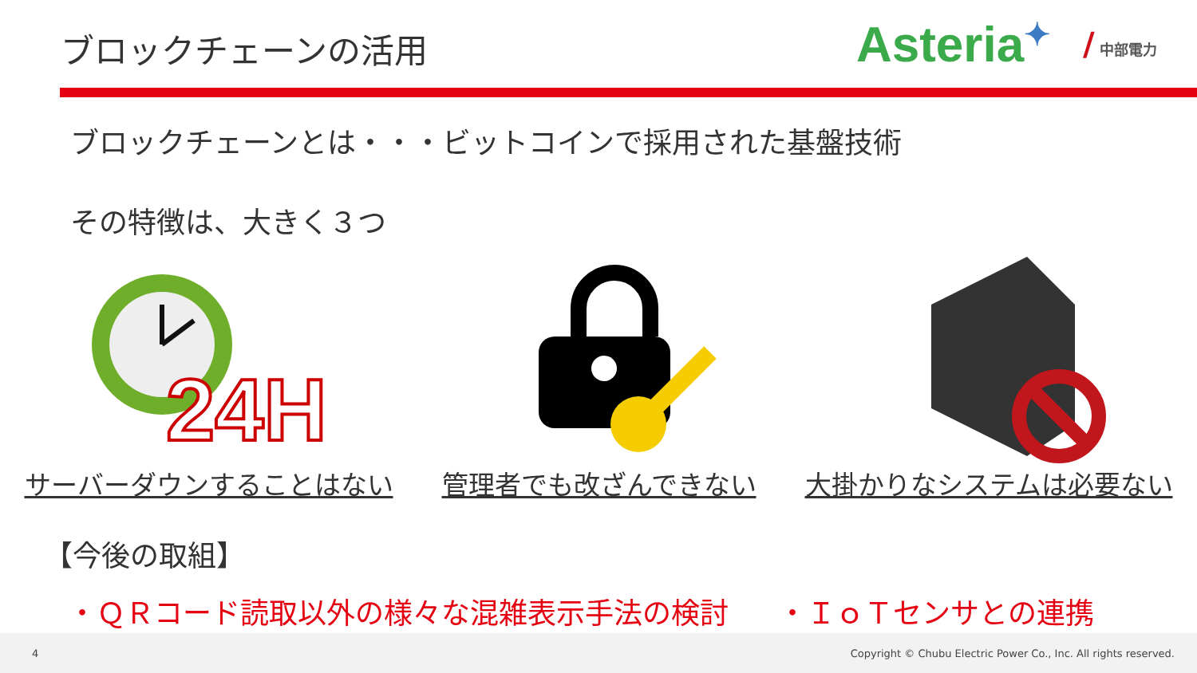ブロックチェーンの活用
Asteria✦ / 中部電力
ブロックチェーンとは・・・ビットコインで採用された基盤技術
その特徴は、大きく３つ
24H
サーバーダウンすることはない 管理者でも改ざんできない 大掛かりなシステムは必要ない
【今後の取組】
・ＱＲコード読取以外の様々な混雑表示手法の検討 ・ＩｏＴセンサとの連携
4 Copyright © Chubu Electric Power Co., Inc. All rights reserved.